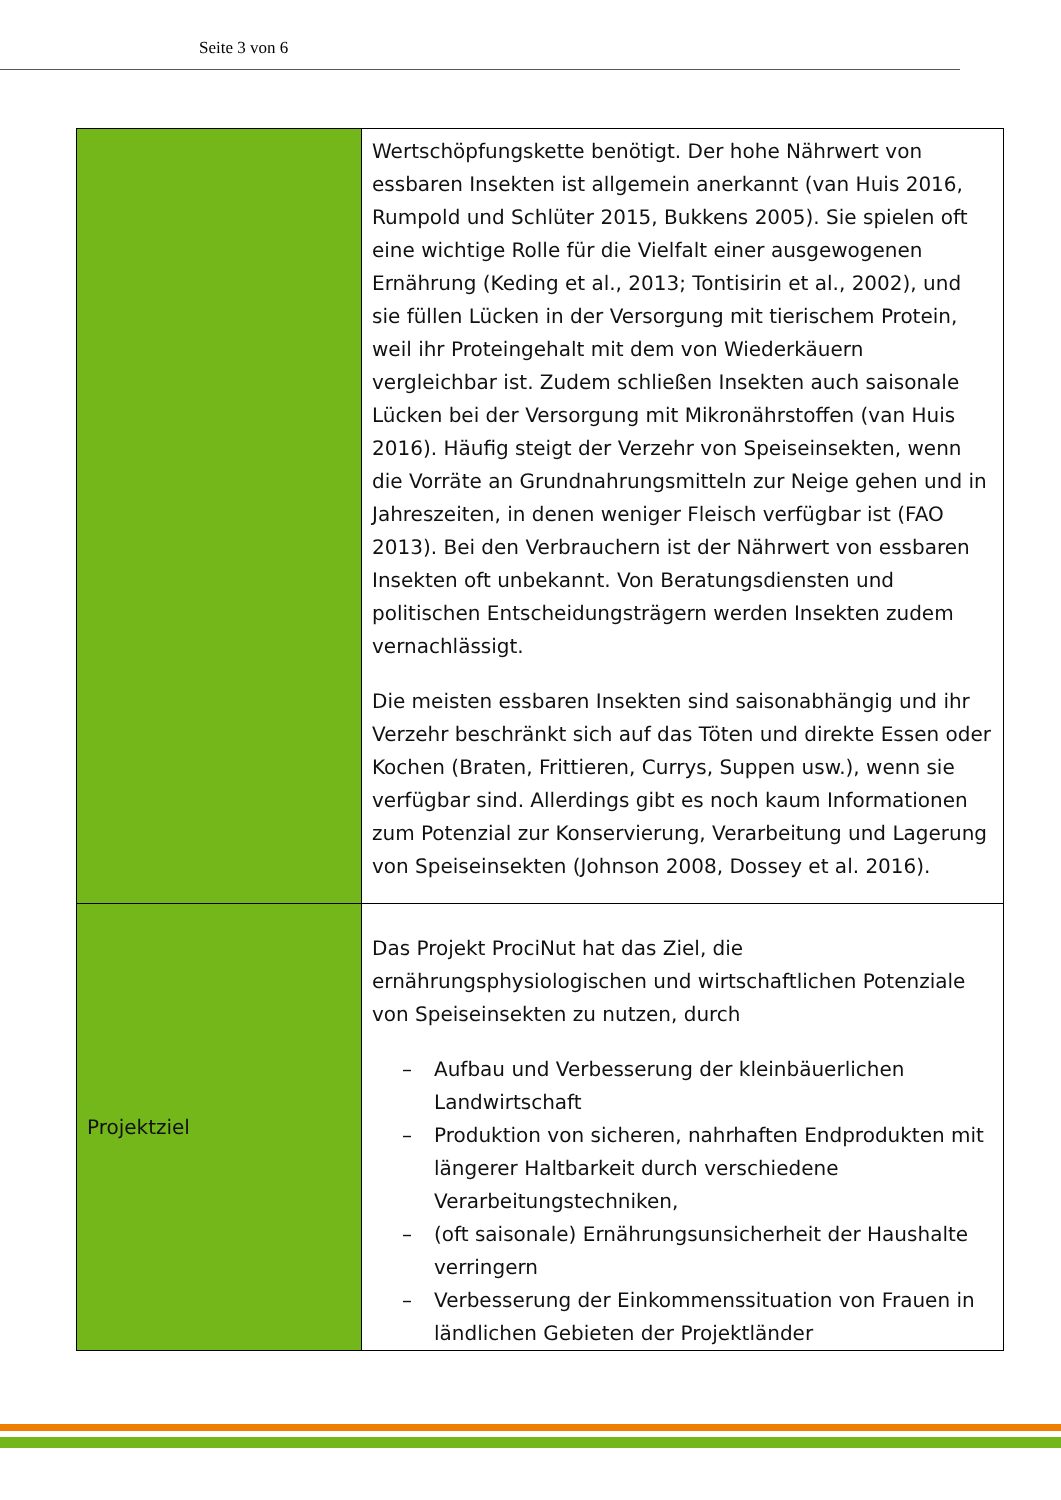Seite 3 von 6
| | Wertschöpfungskette benötigt. Der hohe Nährwert von essbaren Insekten ist allgemein anerkannt (van Huis 2016, Rumpold und Schlüter 2015, Bukkens 2005). Sie spielen oft eine wichtige Rolle für die Vielfalt einer ausgewogenen Ernährung (Keding et al., 2013; Tontisirin et al., 2002), und sie füllen Lücken in der Versorgung mit tierischem Protein, weil ihr Proteingehalt mit dem von Wiederkäuern vergleichbar ist. Zudem schließen Insekten auch saisonale Lücken bei der Versorgung mit Mikronährstoffen (van Huis 2016). Häufig steigt der Verzehr von Speiseinsekten, wenn die Vorräte an Grundnahrungsmitteln zur Neige gehen und in Jahreszeiten, in denen weniger Fleisch verfügbar ist (FAO 2013). Bei den Verbrauchern ist der Nährwert von essbaren Insekten oft unbekannt. Von Beratungsdiensten und politischen Entscheidungsträgern werden Insekten zudem vernachlässigt. Die meisten essbaren Insekten sind saisonabhängig und ihr Verzehr beschränkt sich auf das Töten und direkte Essen oder Kochen (Braten, Frittieren, Currys, Suppen usw.), wenn sie verfügbar sind. Allerdings gibt es noch kaum Informationen zum Potenzial zur Konservierung, Verarbeitung und Lagerung von Speiseinsekten (Johnson 2008, Dossey et al. 2016). |
| Projektziel | Das Projekt ProciNut hat das Ziel, die ernährungsphysiologischen und wirtschaftlichen Potenziale von Speiseinsekten zu nutzen, durch – Aufbau und Verbesserung der kleinbäuerlichen Landwirtschaft – Produktion von sicheren, nahrhaften Endprodukten mit längerer Haltbarkeit durch verschiedene Verarbeitungstechniken, – (oft saisonale) Ernährungsunsicherheit der Haushalte verringern – Verbesserung der Einkommenssituation von Frauen in ländlichen Gebieten der Projektländer |